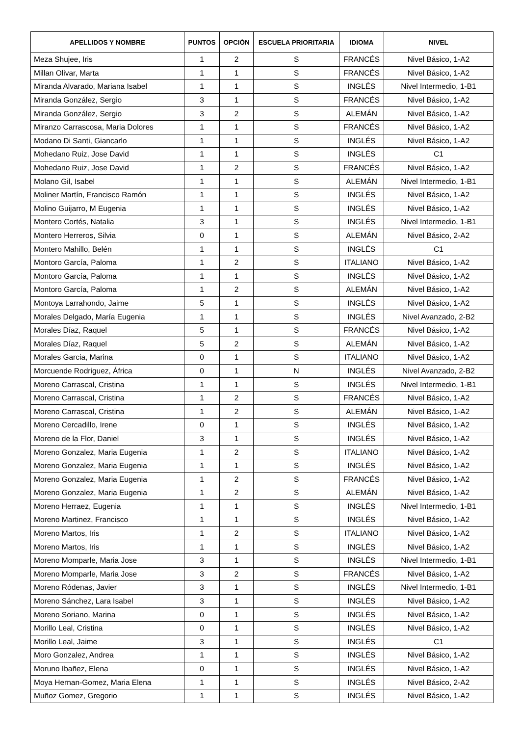| APELLIDOS Y NOMBRE | PUNTOS | OPCIÓN | ESCUELA PRIORITARIA | IDIOMA | NIVEL |
| --- | --- | --- | --- | --- | --- |
| Meza Shujee, Iris | 1 | 2 | S | FRANCÉS | Nivel Básico, 1-A2 |
| Millan Olivar, Marta | 1 | 1 | S | FRANCÉS | Nivel Básico, 1-A2 |
| Miranda Alvarado, Mariana Isabel | 1 | 1 | S | INGLÉS | Nivel Intermedio, 1-B1 |
| Miranda González, Sergio | 3 | 1 | S | FRANCÉS | Nivel Básico, 1-A2 |
| Miranda González, Sergio | 3 | 2 | S | ALEMÁN | Nivel Básico, 1-A2 |
| Miranzo Carrascosa, Maria Dolores | 1 | 1 | S | FRANCÉS | Nivel Básico, 1-A2 |
| Modano Di Santi, Giancarlo | 1 | 1 | S | INGLÉS | Nivel Básico, 1-A2 |
| Mohedano Ruiz, Jose David | 1 | 1 | S | INGLÉS | C1 |
| Mohedano Ruiz, Jose David | 1 | 2 | S | FRANCÉS | Nivel Básico, 1-A2 |
| Molano Gil, Isabel | 1 | 1 | S | ALEMÁN | Nivel Intermedio, 1-B1 |
| Moliner Martín, Francisco Ramón | 1 | 1 | S | INGLÉS | Nivel Básico, 1-A2 |
| Molino Guijarro, M Eugenia | 1 | 1 | S | INGLÉS | Nivel Básico, 1-A2 |
| Montero Cortés, Natalia | 3 | 1 | S | INGLÉS | Nivel Intermedio, 1-B1 |
| Montero Herreros, Silvia | 0 | 1 | S | ALEMÁN | Nivel Básico, 2-A2 |
| Montero Mahillo, Belén | 1 | 1 | S | INGLÉS | C1 |
| Montoro García, Paloma | 1 | 2 | S | ITALIANO | Nivel Básico, 1-A2 |
| Montoro García, Paloma | 1 | 1 | S | INGLÉS | Nivel Básico, 1-A2 |
| Montoro García, Paloma | 1 | 2 | S | ALEMÁN | Nivel Básico, 1-A2 |
| Montoya Larrahondo, Jaime | 5 | 1 | S | INGLÉS | Nivel Básico, 1-A2 |
| Morales Delgado, María Eugenia | 1 | 1 | S | INGLÉS | Nivel Avanzado, 2-B2 |
| Morales Díaz, Raquel | 5 | 1 | S | FRANCÉS | Nivel Básico, 1-A2 |
| Morales Díaz, Raquel | 5 | 2 | S | ALEMÁN | Nivel Básico, 1-A2 |
| Morales Garcia, Marina | 0 | 1 | S | ITALIANO | Nivel Básico, 1-A2 |
| Morcuende Rodriguez, África | 0 | 1 | N | INGLÉS | Nivel Avanzado, 2-B2 |
| Moreno Carrascal, Cristina | 1 | 1 | S | INGLÉS | Nivel Intermedio, 1-B1 |
| Moreno Carrascal, Cristina | 1 | 2 | S | FRANCÉS | Nivel Básico, 1-A2 |
| Moreno Carrascal, Cristina | 1 | 2 | S | ALEMÁN | Nivel Básico, 1-A2 |
| Moreno Cercadillo, Irene | 0 | 1 | S | INGLÉS | Nivel Básico, 1-A2 |
| Moreno de la Flor, Daniel | 3 | 1 | S | INGLÉS | Nivel Básico, 1-A2 |
| Moreno Gonzalez, Maria Eugenia | 1 | 2 | S | ITALIANO | Nivel Básico, 1-A2 |
| Moreno Gonzalez, Maria Eugenia | 1 | 1 | S | INGLÉS | Nivel Básico, 1-A2 |
| Moreno Gonzalez, Maria Eugenia | 1 | 2 | S | FRANCÉS | Nivel Básico, 1-A2 |
| Moreno Gonzalez, Maria Eugenia | 1 | 2 | S | ALEMÁN | Nivel Básico, 1-A2 |
| Moreno Herraez, Eugenia | 1 | 1 | S | INGLÉS | Nivel Intermedio, 1-B1 |
| Moreno Martinez, Francisco | 1 | 1 | S | INGLÉS | Nivel Básico, 1-A2 |
| Moreno Martos, Iris | 1 | 2 | S | ITALIANO | Nivel Básico, 1-A2 |
| Moreno Martos, Iris | 1 | 1 | S | INGLÉS | Nivel Básico, 1-A2 |
| Moreno Momparle, Maria Jose | 3 | 1 | S | INGLÉS | Nivel Intermedio, 1-B1 |
| Moreno Momparle, Maria Jose | 3 | 2 | S | FRANCÉS | Nivel Básico, 1-A2 |
| Moreno Ródenas, Javier | 3 | 1 | S | INGLÉS | Nivel Intermedio, 1-B1 |
| Moreno Sánchez, Lara Isabel | 3 | 1 | S | INGLÉS | Nivel Básico, 1-A2 |
| Moreno Soriano, Marina | 0 | 1 | S | INGLÉS | Nivel Básico, 1-A2 |
| Morillo Leal, Cristina | 0 | 1 | S | INGLÉS | Nivel Básico, 1-A2 |
| Morillo Leal, Jaime | 3 | 1 | S | INGLÉS | C1 |
| Moro Gonzalez, Andrea | 1 | 1 | S | INGLÉS | Nivel Básico, 1-A2 |
| Moruno Ibañez, Elena | 0 | 1 | S | INGLÉS | Nivel Básico, 1-A2 |
| Moya Hernan-Gomez, Maria Elena | 1 | 1 | S | INGLÉS | Nivel Básico, 2-A2 |
| Muñoz Gomez, Gregorio | 1 | 1 | S | INGLÉS | Nivel Básico, 1-A2 |